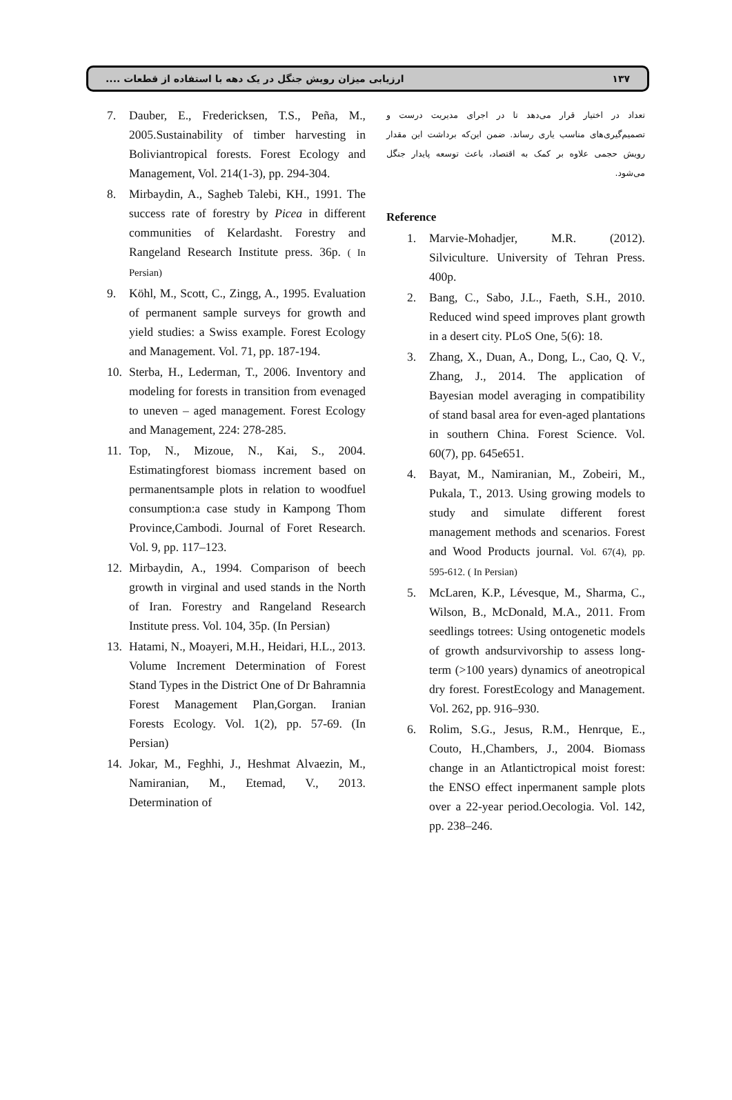ارزیابی میزان رویش جنگل در یک دهه با استفاده از قطعات .... ۱۳۷
تعداد در اختیار قرار می‌دهد تا در اجرای مدیریت درست و تصمیم‌گیری‌های مناسب یاری رساند. ضمن این‌که برداشت این مقدار رویش حجمی علاوه بر کمک به اقتصاد، باعث توسعه پایدار جنگل می‌شود.
Reference
1. Marvie-Mohadjer, M.R. (2012). Silviculture. University of Tehran Press. 400p.
2. Bang, C., Sabo, J.L., Faeth, S.H., 2010. Reduced wind speed improves plant growth in a desert city. PLoS One, 5(6): 18.
3. Zhang, X., Duan, A., Dong, L., Cao, Q. V., Zhang, J., 2014. The application of Bayesian model averaging in compatibility of stand basal area for even-aged plantations in southern China. Forest Science. Vol. 60(7), pp. 645e651.
4. Bayat, M., Namiranian, M., Zobeiri, M., Pukala, T., 2013. Using growing models to study and simulate different forest management methods and scenarios. Forest and Wood Products journal. Vol. 67(4), pp. 595-612. ( In Persian)
5. McLaren, K.P., Lévesque, M., Sharma, C., Wilson, B., McDonald, M.A., 2011. From seedlings totrees: Using ontogenetic models of growth andsurvivorship to assess long-term (>100 years) dynamics of aneotropical dry forest. ForestEcology and Management. Vol. 262, pp. 916–930.
6. Rolim, S.G., Jesus, R.M., Henrque, E., Couto, H.,Chambers, J., 2004. Biomass change in an Atlantictropical moist forest: the ENSO effect inpermanent sample plots over a 22-year period.Oecologia. Vol. 142, pp. 238–246.
7. Dauber, E., Fredericksen, T.S., Peña, M., 2005.Sustainability of timber harvesting in Boliviantropical forests. Forest Ecology and Management, Vol. 214(1-3), pp. 294-304.
8. Mirbaydin, A., Sagheb Talebi, KH., 1991. The success rate of forestry by Picea in different communities of Kelardasht. Forestry and Rangeland Research Institute press. 36p. ( In Persian)
9. Köhl, M., Scott, C., Zingg, A., 1995. Evaluation of permanent sample surveys for growth and yield studies: a Swiss example. Forest Ecology and Management. Vol. 71, pp. 187-194.
10. Sterba, H., Lederman, T., 2006. Inventory and modeling for forests in transition from evenaged to uneven – aged management. Forest Ecology and Management, 224: 278-285.
11. Top, N., Mizoue, N., Kai, S., 2004. Estimatingforest biomass increment based on permanentsample plots in relation to woodfuel consumption:a case study in Kampong Thom Province,Cambodi. Journal of Foret Research. Vol. 9, pp. 117–123.
12. Mirbaydin, A., 1994. Comparison of beech growth in virginal and used stands in the North of Iran. Forestry and Rangeland Research Institute press. Vol. 104, 35p. (In Persian)
13. Hatami, N., Moayeri, M.H., Heidari, H.L., 2013. Volume Increment Determination of Forest Stand Types in the District One of Dr Bahramnia Forest Management Plan,Gorgan. Iranian Forests Ecology. Vol. 1(2), pp. 57-69. (In Persian)
14. Jokar, M., Feghhi, J., Heshmat Alvaezin, M., Namiranian, M., Etemad, V., 2013. Determination of